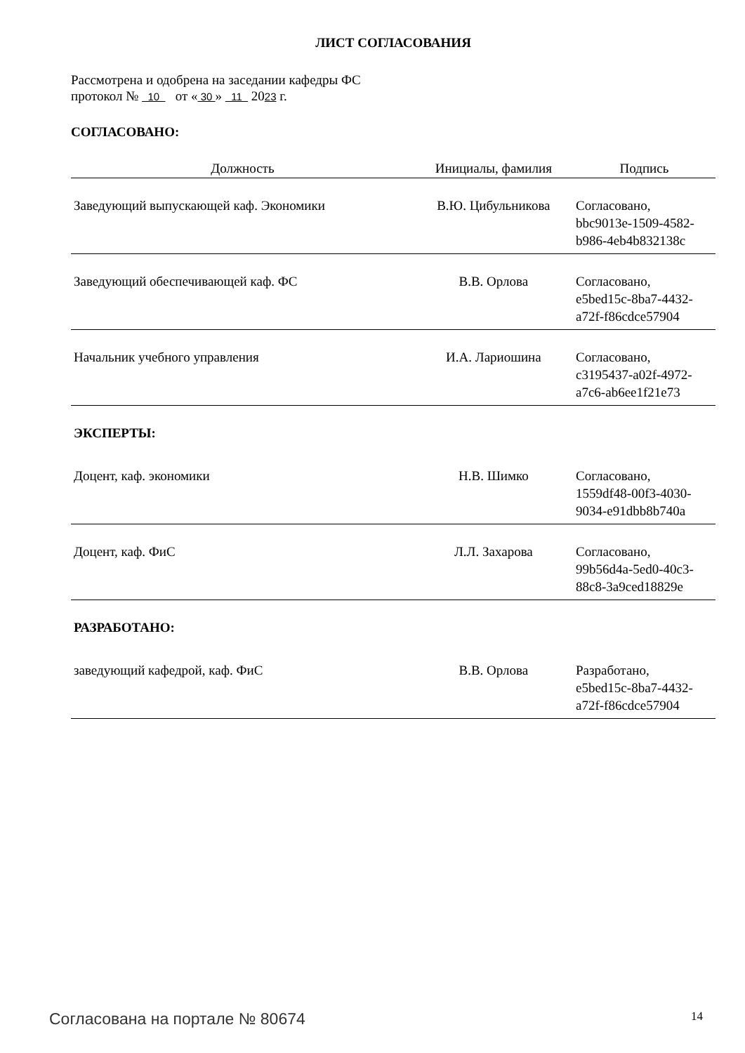ЛИСТ СОГЛАСОВАНИЯ
Рассмотрена и одобрена на заседании кафедры ФС
протокол № 10 от « 30 » 11 2023 г.
СОГЛАСОВАНО:
| Должность | Инициалы, фамилия | Подпись |
| --- | --- | --- |
| Заведующий выпускающей каф. Экономики | В.Ю. Цибульникова | Согласовано, bbc9013e-1509-4582- b986-4eb4b832138c |
| Заведующий обеспечивающей каф. ФС | В.В. Орлова | Согласовано, e5bed15c-8ba7-4432- a72f-f86cdce57904 |
| Начальник учебного управления | И.А. Лариошина | Согласовано, c3195437-a02f-4972- a7c6-ab6ee1f21e73 |
| ЭКСПЕРТЫ: | | |
| Доцент, каф. экономики | Н.В. Шимко | Согласовано, 1559df48-00f3-4030- 9034-e91dbb8b740a |
| Доцент, каф. ФиС | Л.Л. Захарова | Согласовано, 99b56d4a-5ed0-40c3- 88c8-3a9ced18829e |
| РАЗРАБОТАНО: | | |
| заведующий кафедрой, каф. ФиС | В.В. Орлова | Разработано, e5bed15c-8ba7-4432- a72f-f86cdce57904 |
Согласована на портале № 80674 14